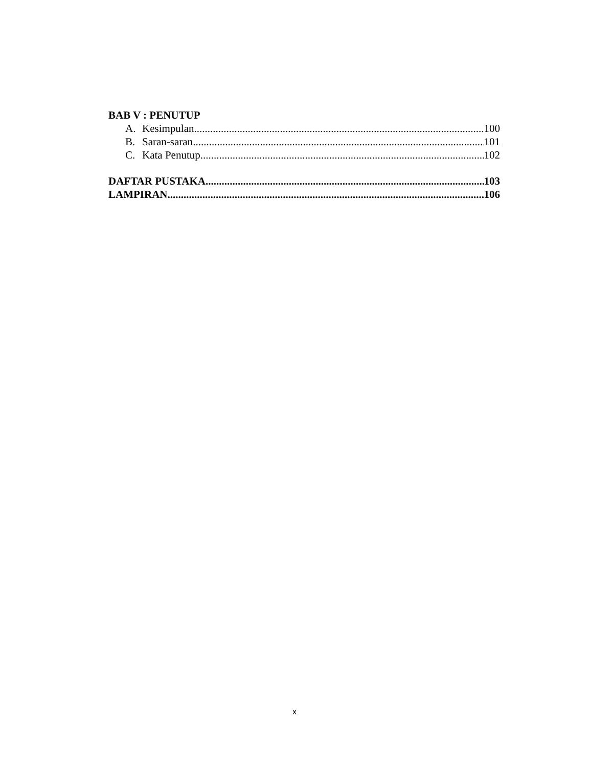BAB V : PENUTUP
A. Kesimpulan 100
B. Saran-saran 101
C. Kata Penutup 102
DAFTAR PUSTAKA 103
LAMPIRAN 106
x